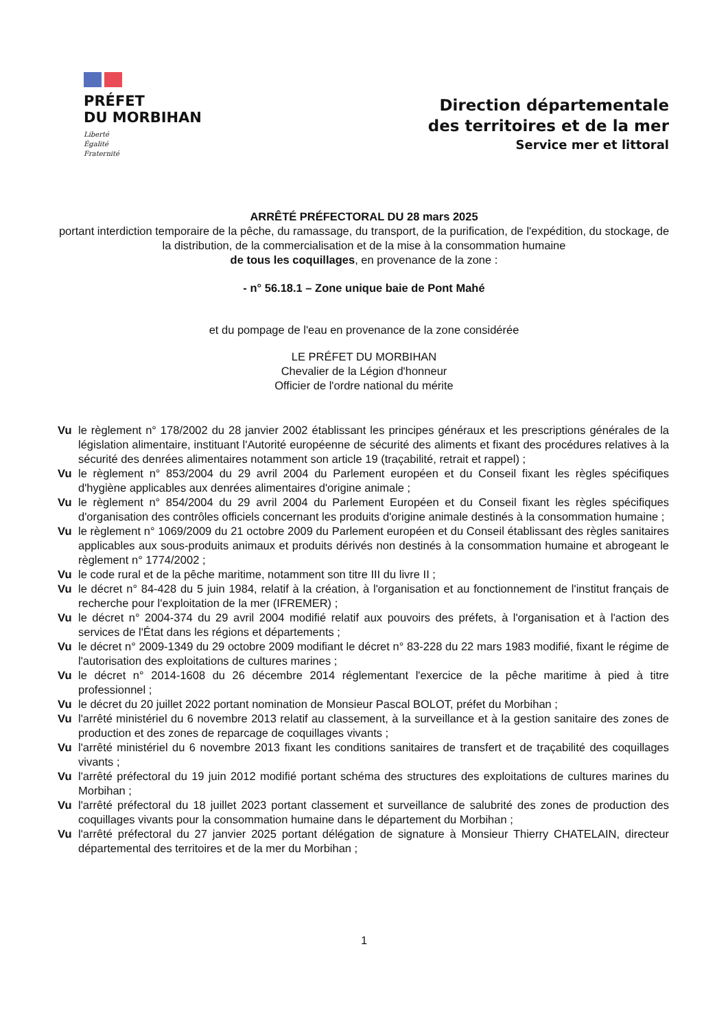PRÉFET
DU MORBIHAN
Liberté
Égalité
Fraternité
Direction départementale
des territoires et de la mer
Service mer et littoral
ARRÊTÉ PRÉFECTORAL DU 28 mars 2025
portant interdiction temporaire de la pêche, du ramassage, du transport, de la purification, de l'expédition, du stockage, de la distribution, de la commercialisation et de la mise à la consommation humaine
de tous les coquillages, en provenance de la zone :
- n° 56.18.1 – Zone unique baie de Pont Mahé
et du pompage de l'eau en provenance de la zone considérée
LE PRÉFET DU MORBIHAN
Chevalier de la Légion d'honneur
Officier de l'ordre national du mérite
Vu le règlement n° 178/2002 du 28 janvier 2002 établissant les principes généraux et les prescriptions générales de la législation alimentaire, instituant l'Autorité européenne de sécurité des aliments et fixant des procédures relatives à la sécurité des denrées alimentaires notamment son article 19 (traçabilité, retrait et rappel) ;
Vu le règlement n° 853/2004 du 29 avril 2004 du Parlement européen et du Conseil fixant les règles spécifiques d'hygiène applicables aux denrées alimentaires d'origine animale ;
Vu le règlement n° 854/2004 du 29 avril 2004 du Parlement Européen et du Conseil fixant les règles spécifiques d'organisation des contrôles officiels concernant les produits d'origine animale destinés à la consommation humaine ;
Vu le règlement n° 1069/2009 du 21 octobre 2009 du Parlement européen et du Conseil établissant des règles sanitaires applicables aux sous-produits animaux et produits dérivés non destinés à la consommation humaine et abrogeant le règlement n° 1774/2002 ;
Vu le code rural et de la pêche maritime, notamment son titre III du livre II ;
Vu le décret n° 84-428 du 5 juin 1984, relatif à la création, à l'organisation et au fonctionnement de l'institut français de recherche pour l'exploitation de la mer (IFREMER) ;
Vu le décret n° 2004-374 du 29 avril 2004 modifié relatif aux pouvoirs des préfets, à l'organisation et à l'action des services de l'État dans les régions et départements ;
Vu le décret n° 2009-1349 du 29 octobre 2009 modifiant le décret n° 83-228 du 22 mars 1983 modifié, fixant le régime de l'autorisation des exploitations de cultures marines ;
Vu le décret n° 2014-1608 du 26 décembre 2014 réglementant l'exercice de la pêche maritime à pied à titre professionnel ;
Vu le décret du 20 juillet 2022 portant nomination de Monsieur Pascal BOLOT, préfet du Morbihan ;
Vu l'arrêté ministériel du 6 novembre 2013 relatif au classement, à la surveillance et à la gestion sanitaire des zones de production et des zones de reparcage de coquillages vivants ;
Vu l'arrêté ministériel du 6 novembre 2013 fixant les conditions sanitaires de transfert et de traçabilité des coquillages vivants ;
Vu l'arrêté préfectoral du 19 juin 2012 modifié portant schéma des structures des exploitations de cultures marines du Morbihan ;
Vu l'arrêté préfectoral du 18 juillet 2023 portant classement et surveillance de salubrité des zones de production des coquillages vivants pour la consommation humaine dans le département du Morbihan ;
Vu l'arrêté préfectoral du 27 janvier 2025 portant délégation de signature à Monsieur Thierry CHATELAIN, directeur départemental des territoires et de la mer du Morbihan ;
1